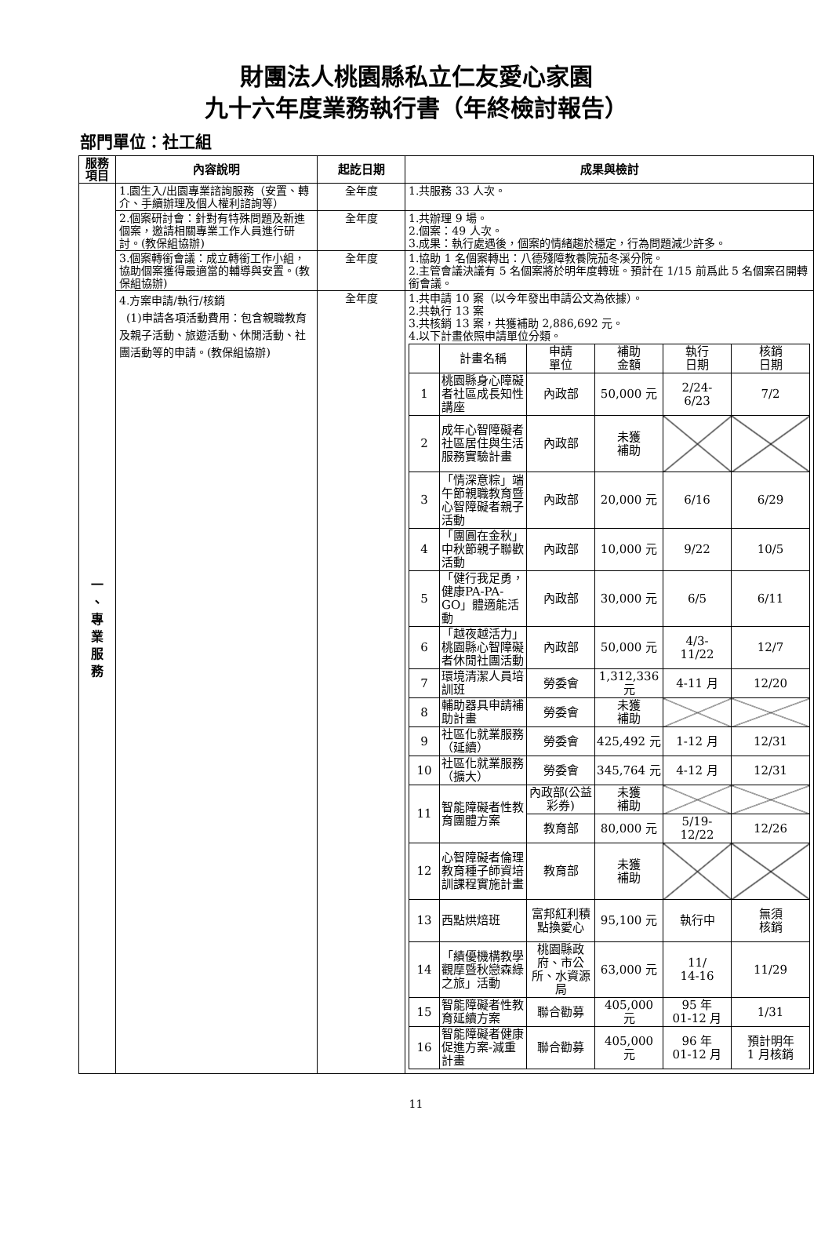財團法人桃園縣私立仁友愛心家園
九十六年度業務執行書（年終檢討報告）
部門單位：社工組
| 服務項目 | 內容說明 | 起訖日期 | 成果與檢討 |
| --- | --- | --- | --- |
| 一 、 專 業 服 務 | 1.園生入/出園專業諮詢服務（安置、轉介、手續辦理及個人權利諮詢等） | 全年度 | 1.共服務 33 人次。 |
| | 2.個案研討會：針對有特殊問題及新進個案，邀請相關專業工作人員進行研討。(教保組協辦) | 全年度 | 1.共辦理 9 場。 2.個案：49 人次。 3.成果：執行處遇後，個案的情緒趨於穩定，行為問題減少許多。 |
| | 3.個案轉銜會議：成立轉銜工作小組，協助個案獲得最適當的輔導與安置。(教保組協辦) | 全年度 | 1.協助 1 名個案轉出：八德殘障教養院茄冬溪分院。 2.主管會議決議有 5 名個案將於明年度轉班。預計在 1/15 前爲此 5 名個案召開轉銜會議。 |
| | 4.方案申請/執行/核銷 (1)申請各項活動費用：包含親職教育及親子活動、旅遊活動、休閒活動、社團活動等的申請。(教保組協辦) | 全年度 | 1.共申請 10 案（以今年發出申請公文為依據）。 2.共執行 13 案 3.共核銷 13 案，共獲補助 2,886,692 元。 4.以下計畫依照申請單位分類。 / / 計畫名稱 / 申請 單位 / 補助 金額 / 執行 日期 / 核銷 日期 / / --- / --- / --- / --- / --- / --- / / 1 / 桃園縣身心障礙者社區成長知性講座 / 內政部 / 50,000 元 / 2/24- 6/23 / 7/2 / / 2 / 成年心智障礙者社區居住與生活服務實驗計畫 / 內政部 / 未獲 補助 / / / / 3 / 「情深意粽」端午節親職教育暨心智障礙者親子活動 / 內政部 / 20,000 元 / 6/16 / 6/29 / / 4 / 「團圓在金秋」中秋節親子聯歡活動 / 內政部 / 10,000 元 / 9/22 / 10/5 / / 5 / 「健行我足勇，健康PA-PA-GO」體適能活動 / 內政部 / 30,000 元 / 6/5 / 6/11 / / 6 / 「越夜越活力」桃園縣心智障礙者休閒社團活動 / 內政部 / 50,000 元 / 4/3- 11/22 / 12/7 / / 7 / 環境清潔人員培訓班 / 勞委會 / 1,312,336 元 / 4-11 月 / 12/20 / / 8 / 輔助器具申請補助計畫 / 勞委會 / 未獲 補助 / / / / 9 / 社區化就業服務（延續） / 勞委會 / 425,492 元 / 1-12 月 / 12/31 / / 10 / 社區化就業服務（擴大） / 勞委會 / 345,764 元 / 4-12 月 / 12/31 / / 11 / 智能障礙者性教育團體方案 / 內政部(公益彩券) / 未獲 補助 / / / / / / 教育部 / 80,000 元 / 5/19- 12/22 / 12/26 / / 12 / 心智障礙者倫理教育種子師資培訓課程實施計畫 / 教育部 / 未獲 補助 / / / / 13 / 西點烘焙班 / 富邦紅利積點換愛心 / 95,100 元 / 執行中 / 無須 核銷 / / 14 / 「績優機構教學觀摩暨秋戀森綠之旅」活動 / 桃園縣政府、市公所、水資源局 / 63,000 元 / 11/ 14-16 / 11/29 / / 15 / 智能障礙者性教育延續方案 / 聯合勸募 / 405,000 元 / 95 年 01-12 月 / 1/31 / / 16 / 智能障礙者健康促進方案-減重計畫 / 聯合勸募 / 405,000 元 / 96 年 01-12 月 / 預計明年 1 月核銷 / |
11